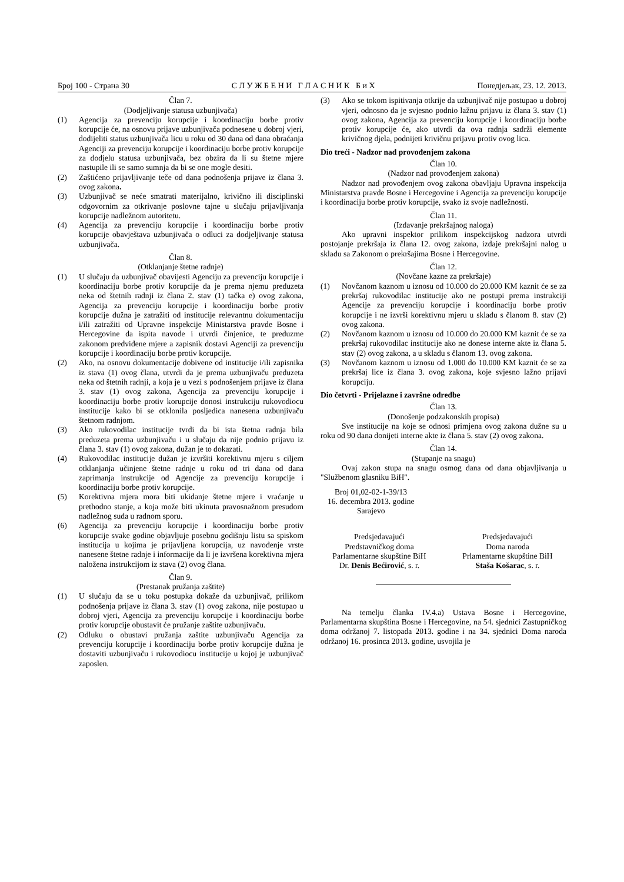Број 100 - Страна 30 С Л У Ж Б Е Н И Г Л А С Н И К Б и Х Понедјељак, 23. 12. 2013.
Član 7.
(Dodjeljivanje statusa uzbunjivača)
(1) Agencija za prevenciju korupcije i koordinaciju borbe protiv korupcije će, na osnovu prijave uzbunjivača podnesene u dobroj vjeri, dodijeliti status uzbunjivača licu u roku od 30 dana od dana obraćanja Agenciji za prevenciju korupcije i koordinaciju borbe protiv korupcije za dodjelu statusa uzbunjivača, bez obzira da li su štetne mjere nastupile ili se samo sumnja da bi se one mogle desiti.
(2) Zaštićeno prijavljivanje teče od dana podnošenja prijave iz člana 3. ovog zakona.
(3) Uzbunjivač se neće smatrati materijalno, krivično ili disciplinski odgovornim za otkrivanje poslovne tajne u slučaju prijavljivanja korupcije nadležnom autoritetu.
(4) Agencija za prevenciju korupcije i koordinaciju borbe protiv korupcije obavještava uzbunjivača o odluci za dodjeljivanje statusa uzbunjivača.
Član 8.
(Otklanjanje štetne radnje)
(1) U slučaju da uzbunjivač obavijesti Agenciju za prevenciju korupcije i koordinaciju borbe protiv korupcije da je prema njemu preduzeta neka od štetnih radnji iz člana 2. stav (1) tačka e) ovog zakona, Agencija za prevenciju korupcije i koordinaciju borbe protiv korupcije dužna je zatražiti od institucije relevantnu dokumentaciju i/ili zatražiti od Upravne inspekcije Ministarstva pravde Bosne i Hercegovine da ispita navode i utvrdi činjenice, te preduzme zakonom predviđene mjere a zapisnik dostavi Agenciji za prevenciju korupcije i koordinaciju borbe protiv korupcije.
(2) Ako, na osnovu dokumentacije dobivene od institucije i/ili zapisnika iz stava (1) ovog člana, utvrdi da je prema uzbunjivaču preduzeta neka od štetnih radnji, a koja je u vezi s podnošenjem prijave iz člana 3. stav (1) ovog zakona, Agencija za prevenciju korupcije i koordinaciju borbe protiv korupcije donosi instrukciju rukovodiocu institucije kako bi se otklonila posljedica nanesena uzbunjivaču štetnom radnjom.
(3) Ako rukovodilac institucije tvrdi da bi ista štetna radnja bila preduzeta prema uzbunjivaču i u slučaju da nije podnio prijavu iz člana 3. stav (1) ovog zakona, dužan je to dokazati.
(4) Rukovodilac institucije dužan je izvršiti korektivnu mjeru s ciljem otklanjanja učinjene štetne radnje u roku od tri dana od dana zaprimanja instrukcije od Agencije za prevenciju korupcije i koordinaciju borbe protiv korupcije.
(5) Korektivna mjera mora biti ukidanje štetne mjere i vraćanje u prethodno stanje, a koja može biti ukinuta pravosnažnom presudom nadležnog suda u radnom sporu.
(6) Agencija za prevenciju korupcije i koordinaciju borbe protiv korupcije svake godine objavljuje posebnu godišnju listu sa spiskom institucija u kojima je prijavljena korupcija, uz navođenje vrste nanesene štetne radnje i informacije da li je izvršena korektivna mjera naložena instrukcijom iz stava (2) ovog člana.
Član 9.
(Prestanak pružanja zaštite)
(1) U slučaju da se u toku postupka dokaže da uzbunjivač, prilikom podnošenja prijave iz člana 3. stav (1) ovog zakona, nije postupao u dobroj vjeri, Agencija za prevenciju korupcije i koordinaciju borbe protiv korupcije obustavit će pružanje zaštite uzbunjivaču.
(2) Odluku o obustavi pružanja zaštite uzbunjivaču Agencija za prevenciju korupcije i koordinaciju borbe protiv korupcije dužna je dostaviti uzbunjivaču i rukovodiocu institucije u kojoj je uzbunjivač zaposlen.
(3) Ako se tokom ispitivanja otkrije da uzbunjivač nije postupao u dobroj vjeri, odnosno da je svjesno podnio lažnu prijavu iz člana 3. stav (1) ovog zakona, Agencija za prevenciju korupcije i koordinaciju borbe protiv korupcije će, ako utvrdi da ova radnja sadrži elemente krivičnog djela, podnijeti krivičnu prijavu protiv ovog lica.
Dio treći - Nadzor nad provođenjem zakona
Član 10.
(Nadzor nad provođenjem zakona)
Nadzor nad provođenjem ovog zakona obavljaju Upravna inspekcija Ministarstva pravde Bosne i Hercegovine i Agencija za prevenciju korupcije i koordinaciju borbe protiv korupcije, svako iz svoje nadležnosti.
Član 11.
(Izdavanje prekršajnog naloga)
Ako upravni inspektor prilikom inspekcijskog nadzora utvrdi postojanje prekršaja iz člana 12. ovog zakona, izdaje prekršajni nalog u skladu sa Zakonom o prekršajima Bosne i Hercegovine.
Član 12.
(Novčane kazne za prekršaje)
(1) Novčanom kaznom u iznosu od 10.000 do 20.000 KM kaznit će se za prekršaj rukovodilac institucije ako ne postupi prema instrukciji Agencije za prevenciju korupcije i koordinaciju borbe protiv korupcije i ne izvrši korektivnu mjeru u skladu s članom 8. stav (2) ovog zakona.
(2) Novčanom kaznom u iznosu od 10.000 do 20.000 KM kaznit će se za prekršaj rukovodilac institucije ako ne donese interne akte iz člana 5. stav (2) ovog zakona, a u skladu s članom 13. ovog zakona.
(3) Novčanom kaznom u iznosu od 1.000 do 10.000 KM kaznit će se za prekršaj lice iz člana 3. ovog zakona, koje svjesno lažno prijavi korupciju.
Dio četvrti - Prijelazne i završne odredbe
Član 13.
(Donošenje podzakonskih propisa)
Sve institucije na koje se odnosi primjena ovog zakona dužne su u roku od 90 dana donijeti interne akte iz člana 5. stav (2) ovog zakona.
Član 14.
(Stupanje na snagu)
Ovaj zakon stupa na snagu osmog dana od dana objavljivanja u "Službenom glasniku BiH".
Broj 01,02-02-1-39/13
16. decembra 2013. godine
Sarajevo
Predsjedavajući
Predstavničkog doma
Parlamentarne skupštine BiH
Dr. Denis Bećirović, s. r.
Predsjedavajući
Doma naroda
Prlamentarne skupštine BiH
Staša Košarac, s. r.
Na temelju članka IV.4.a) Ustava Bosne i Hercegovine, Parlamentarna skupština Bosne i Hercegovine, na 54. sjednici Zastupničkog doma održanoj 7. listopada 2013. godine i na 34. sjednici Doma naroda održanoj 16. prosinca 2013. godine, usvojila je